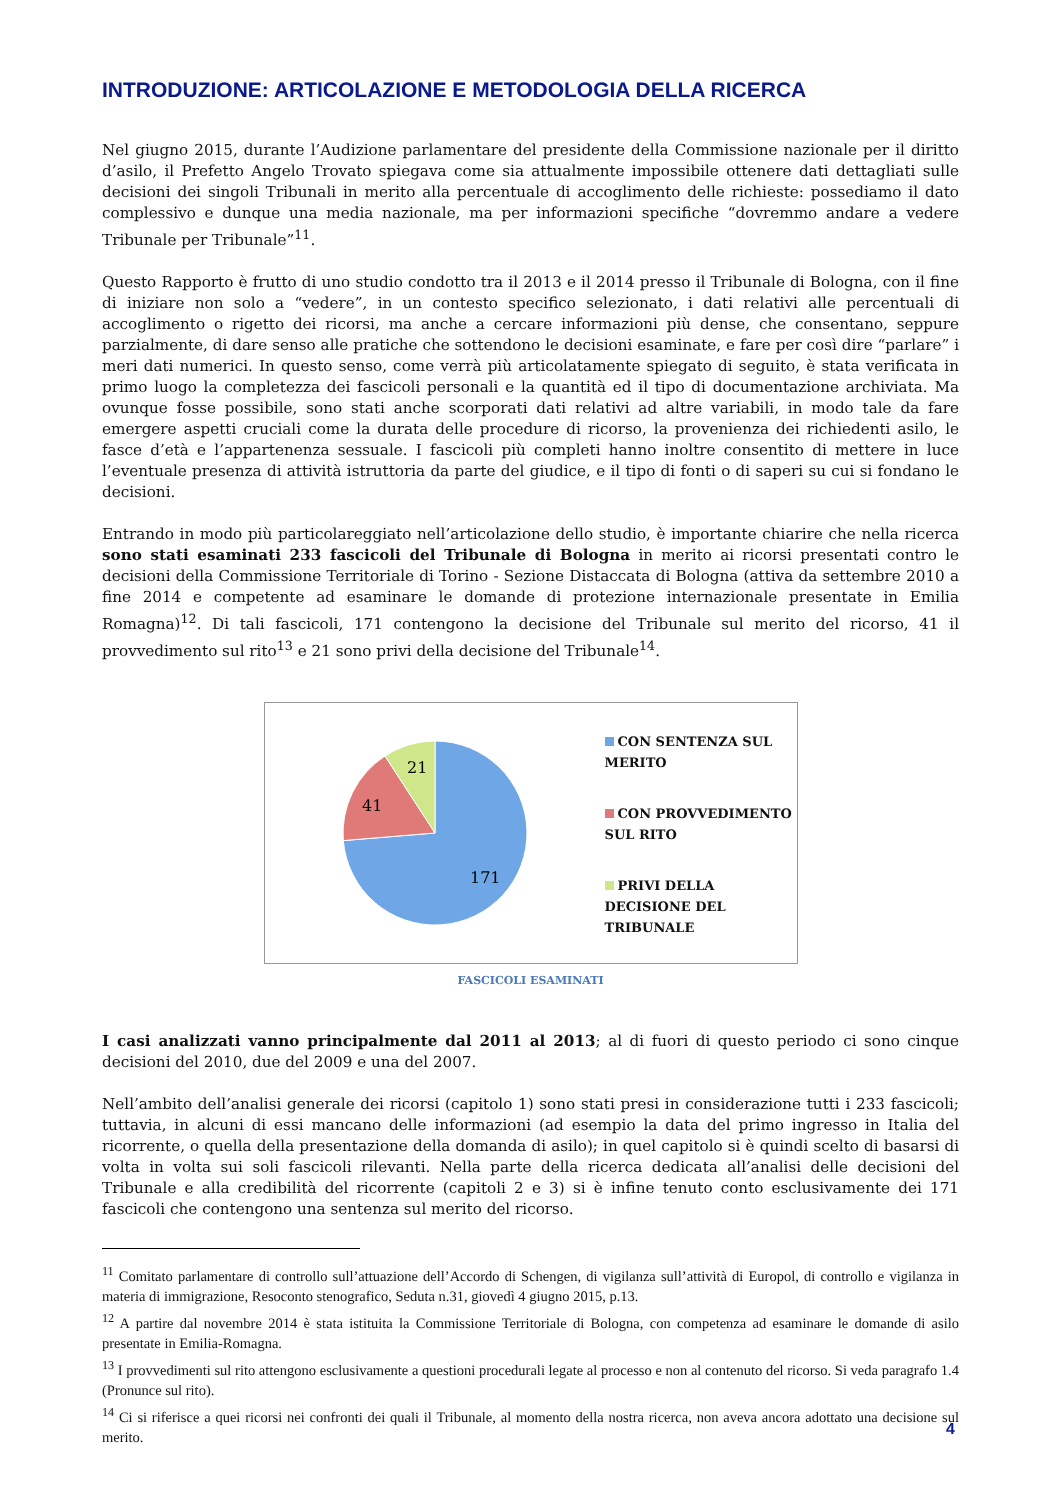INTRODUZIONE: ARTICOLAZIONE E METODOLOGIA DELLA RICERCA
Nel giugno 2015, durante l’Audizione parlamentare del presidente della Commissione nazionale per il diritto d’asilo, il Prefetto Angelo Trovato spiegava come sia attualmente impossibile ottenere dati dettagliati sulle decisioni dei singoli Tribunali in merito alla percentuale di accoglimento delle richieste: possediamo il dato complessivo e dunque una media nazionale, ma per informazioni specifiche “dovremmo andare a vedere Tribunale per Tribunale”<sup>11</sup>.
Questo Rapporto è frutto di uno studio condotto tra il 2013 e il 2014 presso il Tribunale di Bologna, con il fine di iniziare non solo a “vedere”, in un contesto specifico selezionato, i dati relativi alle percentuali di accoglimento o rigetto dei ricorsi, ma anche a cercare informazioni più dense, che consentano, seppure parzialmente, di dare senso alle pratiche che sottendono le decisioni esaminate, e fare per così dire “parlare” i meri dati numerici. In questo senso, come verrà più articolatamente spiegato di seguito, è stata verificata in primo luogo la completezza dei fascicoli personali e la quantità ed il tipo di documentazione archiviata. Ma ovunque fosse possibile, sono stati anche scorporati dati relativi ad altre variabili, in modo tale da fare emergere aspetti cruciali come la durata delle procedure di ricorso, la provenienza dei richiedenti asilo, le fasce d’età e l’appartenenza sessuale. I fascicoli più completi hanno inoltre consentito di mettere in luce l’eventuale presenza di attività istruttoria da parte del giudice, e il tipo di fonti o di saperi su cui si fondano le decisioni.
Entrando in modo più particolareggiato nell’articolazione dello studio, è importante chiarire che nella ricerca sono stati esaminati 233 fascicoli del Tribunale di Bologna in merito ai ricorsi presentati contro le decisioni della Commissione Territoriale di Torino - Sezione Distaccata di Bologna (attiva da settembre 2010 a fine 2014 e competente ad esaminare le domande di protezione internazionale presentate in Emilia Romagna)<sup>12</sup>. Di tali fascicoli, 171 contengono la decisione del Tribunale sul merito del ricorso, 41 il provvedimento sul rito<sup>13</sup> e 21 sono privi della decisione del Tribunale<sup>14</sup>.
171
41
21
CON SENTENZA SUL
MERITO
CON PROVVEDIMENTO
SUL RITO
PRIVI DELLA
DECISIONE DEL
TRIBUNALE
FASCICOLI ESAMINATI
I casi analizzati vanno principalmente dal 2011 al 2013; al di fuori di questo periodo ci sono cinque decisioni del 2010, due del 2009 e una del 2007.
Nell’ambito dell’analisi generale dei ricorsi (capitolo 1) sono stati presi in considerazione tutti i 233 fascicoli; tuttavia, in alcuni di essi mancano delle informazioni (ad esempio la data del primo ingresso in Italia del ricorrente, o quella della presentazione della domanda di asilo); in quel capitolo si è quindi scelto di basarsi di volta in volta sui soli fascicoli rilevanti. Nella parte della ricerca dedicata all’analisi delle decisioni del Tribunale e alla credibilità del ricorrente (capitoli 2 e 3) si è infine tenuto conto esclusivamente dei 171 fascicoli che contengono una sentenza sul merito del ricorso.
<sup>11</sup> Comitato parlamentare di controllo sull’attuazione dell’Accordo di Schengen, di vigilanza sull’attività di Europol, di controllo e vigilanza in materia di immigrazione, Resoconto stenografico, Seduta n.31, giovedì 4 giugno 2015, p.13.
<sup>12</sup> A partire dal novembre 2014 è stata istituita la Commissione Territoriale di Bologna, con competenza ad esaminare le domande di asilo presentate in Emilia-Romagna.
<sup>13</sup> I provvedimenti sul rito attengono esclusivamente a questioni procedurali legate al processo e non al contenuto del ricorso. Si veda paragrafo 1.4 (Pronunce sul rito).
<sup>14</sup> Ci si riferisce a quei ricorsi nei confronti dei quali il Tribunale, al momento della nostra ricerca, non aveva ancora adottato una decisione sul merito.
4